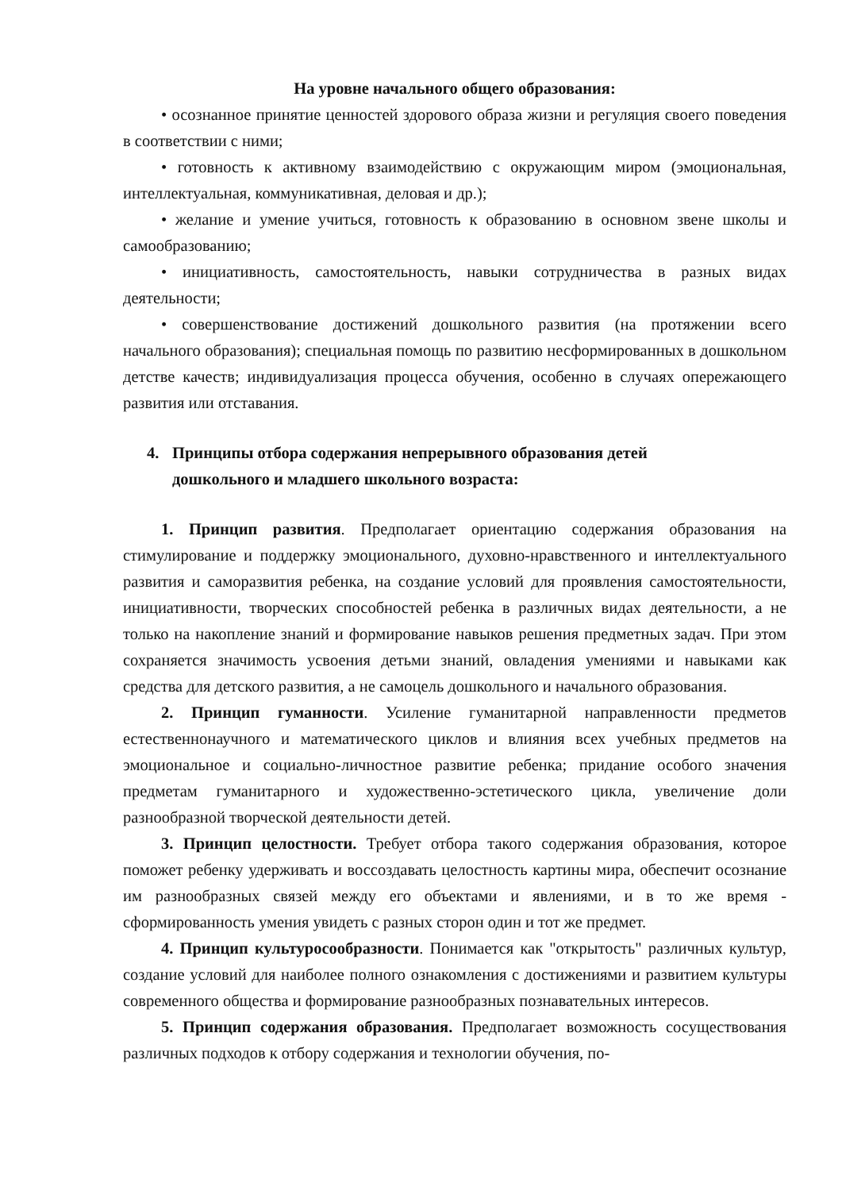На уровне начального общего образования:
• осознанное принятие ценностей здорового образа жизни и регуляция своего поведения в соответствии с ними;
• готовность к активному взаимодействию с окружающим миром (эмоциональная, интеллектуальная, коммуникативная, деловая и др.);
• желание и умение учиться, готовность к образованию в основном звене школы и самообразованию;
• инициативность, самостоятельность, навыки сотрудничества в разных видах деятельности;
• совершенствование достижений дошкольного развития (на протяжении всего начального образования); специальная помощь по развитию несформированных в дошкольном детстве качеств; индивидуализация процесса обучения, особенно в случаях опережающего развития или отставания.
4. Принципы отбора содержания непрерывного образования детей
дошкольного и младшего школьного возраста:
1. Принцип развития. Предполагает ориентацию содержания образования на стимулирование и поддержку эмоционального, духовно-нравственного и интеллектуального развития и саморазвития ребенка, на создание условий для проявления самостоятельности, инициативности, творческих способностей ребенка в различных видах деятельности, а не только на накопление знаний и формирование навыков решения предметных задач. При этом сохраняется значимость усвоения детьми знаний, овладения умениями и навыками как средства для детского развития, а не самоцель дошкольного и начального образования.
2. Принцип гуманности. Усиление гуманитарной направленности предметов естественнонаучного и математического циклов и влияния всех учебных предметов на эмоциональное и социально-личностное развитие ребенка; придание особого значения предметам гуманитарного и художественно-эстетического цикла, увеличение доли разнообразной творческой деятельности детей.
3. Принцип целостности. Требует отбора такого содержания образования, которое поможет ребенку удерживать и воссоздавать целостность картины мира, обеспечит осознание им разнообразных связей между его объектами и явлениями, и в то же время - сформированность умения увидеть с разных сторон один и тот же предмет.
4. Принцип культуросообразности. Понимается как "открытость" различных культур, создание условий для наиболее полного ознакомления с достижениями и развитием культуры современного общества и формирование разнообразных познавательных интересов.
5. Принцип содержания образования. Предполагает возможность сосуществования различных подходов к отбору содержания и технологии обучения, по-